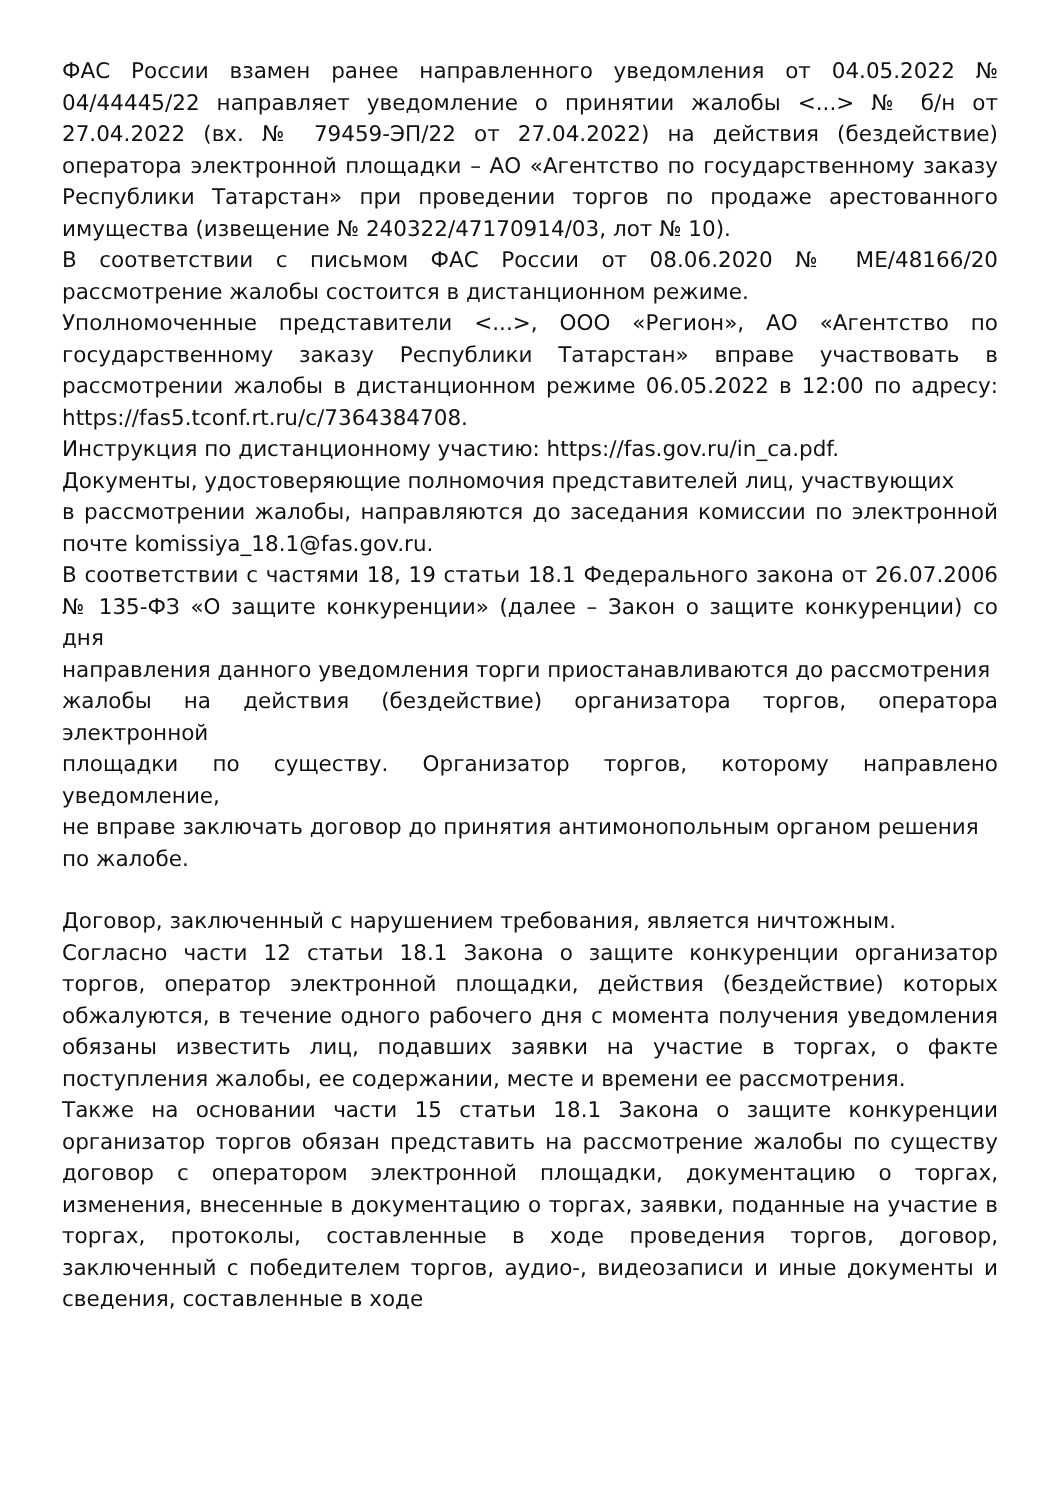ФАС России взамен ранее направленного уведомления от 04.05.2022 № 04/44445/22 направляет уведомление о принятии жалобы <...> № б/н от 27.04.2022 (вх. № 79459-ЭП/22 от 27.04.2022) на действия (бездействие) оператора электронной площадки – АО «Агентство по государственному заказу Республики Татарстан» при проведении торгов по продаже арестованного имущества (извещение № 240322/47170914/03, лот № 10).
В соответствии с письмом ФАС России от 08.06.2020 № МЕ/48166/20 рассмотрение жалобы состоится в дистанционном режиме.
Уполномоченные представители <...>, ООО «Регион», АО «Агентство по государственному заказу Республики Татарстан» вправе участвовать в рассмотрении жалобы в дистанционном режиме 06.05.2022 в 12:00 по адресу: https://fas5.tconf.rt.ru/c/7364384708.
Инструкция по дистанционному участию: https://fas.gov.ru/in_ca.pdf.
Документы, удостоверяющие полномочия представителей лиц, участвующих
в рассмотрении жалобы, направляются до заседания комиссии по электронной почте komissiya_18.1@fas.gov.ru.
В соответствии с частями 18, 19 статьи 18.1 Федерального закона от 26.07.2006 № 135-ФЗ «О защите конкуренции» (далее – Закон о защите конкуренции) со дня
направления данного уведомления торги приостанавливаются до рассмотрения
жалобы на действия (бездействие) организатора торгов, оператора электронной
площадки по существу. Организатор торгов, которому направлено уведомление,
не вправе заключать договор до принятия антимонопольным органом решения
по жалобе.
Договор, заключенный с нарушением требования, является ничтожным.
Согласно части 12 статьи 18.1 Закона о защите конкуренции организатор торгов, оператор электронной площадки, действия (бездействие) которых обжалуются, в течение одного рабочего дня с момента получения уведомления обязаны известить лиц, подавших заявки на участие в торгах, о факте поступления жалобы, ее содержании, месте и времени ее рассмотрения.
Также на основании части 15 статьи 18.1 Закона о защите конкуренции организатор торгов обязан представить на рассмотрение жалобы по существу договор с оператором электронной площадки, документацию о торгах, изменения, внесенные в документацию о торгах, заявки, поданные на участие в торгах, протоколы, составленные в ходе проведения торгов, договор, заключенный с победителем торгов, аудио-, видеозаписи и иные документы и сведения, составленные в ходе